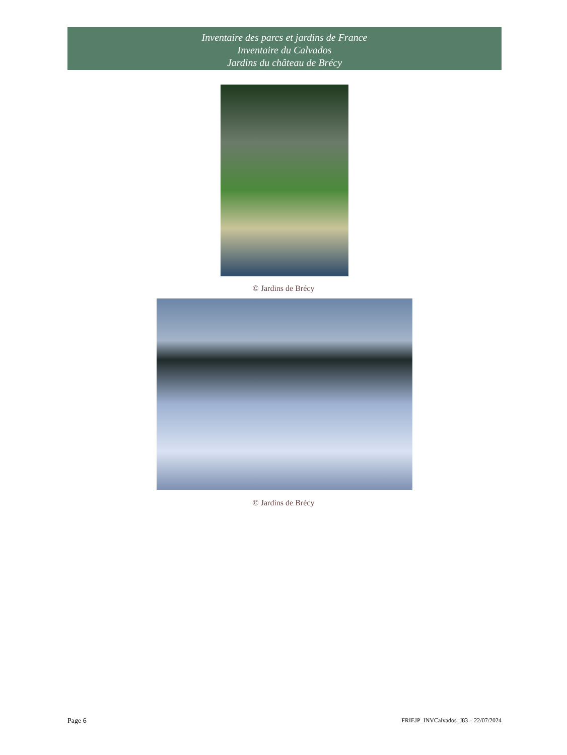Inventaire des parcs et jardins de France
Inventaire du Calvados
Jardins du château de Brécy
© Jardins de Brécy
© Jardins de Brécy
Page 6 FRIEJP_INVCalvados_J83 – 22/07/2024